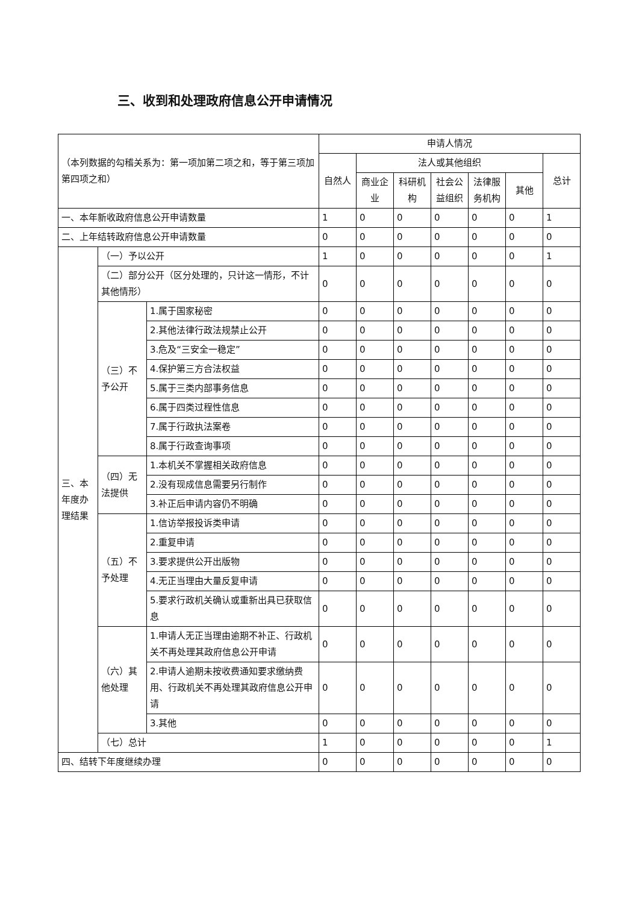三、收到和处理政府信息公开申请情况
| （本列数据的勾稽关系为：第一项加第二项之和，等于第三项加第四项之和） | | | 申请人情况 | | | | | | |
| | | | 自然人 | 法人或其他组织 | | | | | 总计 |
| | | | | 商业企业 | 科研机构 | 社会公益组织 | 法律服务机构 | 其他 | |
| 一、本年新收政府信息公开申请数量 | | | 1 | 0 | 0 | 0 | 0 | 0 | 1 |
| 二、上年结转政府信息公开申请数量 | | | 0 | 0 | 0 | 0 | 0 | 0 | 0 |
| 三、本年度办理结果 | （一）予以公开 | | 1 | 0 | 0 | 0 | 0 | 0 | 1 |
| | （二）部分公开（区分处理的，只计这一情形，不计其他情形） | | 0 | 0 | 0 | 0 | 0 | 0 | 0 |
| | （三）不予公开 | 1.属于国家秘密 | 0 | 0 | 0 | 0 | 0 | 0 | 0 |
| | | 2.其他法律行政法规禁止公开 | 0 | 0 | 0 | 0 | 0 | 0 | 0 |
| | | 3.危及“三安全一稳定” | 0 | 0 | 0 | 0 | 0 | 0 | 0 |
| | | 4.保护第三方合法权益 | 0 | 0 | 0 | 0 | 0 | 0 | 0 |
| | | 5.属于三类内部事务信息 | 0 | 0 | 0 | 0 | 0 | 0 | 0 |
| | | 6.属于四类过程性信息 | 0 | 0 | 0 | 0 | 0 | 0 | 0 |
| | | 7.属于行政执法案卷 | 0 | 0 | 0 | 0 | 0 | 0 | 0 |
| | | 8.属于行政查询事项 | 0 | 0 | 0 | 0 | 0 | 0 | 0 |
| | （四）无法提供 | 1.本机关不掌握相关政府信息 | 0 | 0 | 0 | 0 | 0 | 0 | 0 |
| | | 2.没有现成信息需要另行制作 | 0 | 0 | 0 | 0 | 0 | 0 | 0 |
| | | 3.补正后申请内容仍不明确 | 0 | 0 | 0 | 0 | 0 | 0 | 0 |
| | （五）不予处理 | 1.信访举报投诉类申请 | 0 | 0 | 0 | 0 | 0 | 0 | 0 |
| | | 2.重复申请 | 0 | 0 | 0 | 0 | 0 | 0 | 0 |
| | | 3.要求提供公开出版物 | 0 | 0 | 0 | 0 | 0 | 0 | 0 |
| | | 4.无正当理由大量反复申请 | 0 | 0 | 0 | 0 | 0 | 0 | 0 |
| | | 5.要求行政机关确认或重新出具已获取信息 | 0 | 0 | 0 | 0 | 0 | 0 | 0 |
| | （六）其他处理 | 1.申请人无正当理由逾期不补正、行政机关不再处理其政府信息公开申请 | 0 | 0 | 0 | 0 | 0 | 0 | 0 |
| | | 2.申请人逾期未按收费通知要求缴纳费用、行政机关不再处理其政府信息公开申请 | 0 | 0 | 0 | 0 | 0 | 0 | 0 |
| | | 3.其他 | 0 | 0 | 0 | 0 | 0 | 0 | 0 |
| | （七）总计 | | 1 | 0 | 0 | 0 | 0 | 0 | 1 |
| 四、结转下年度继续办理 | | | 0 | 0 | 0 | 0 | 0 | 0 | 0 |